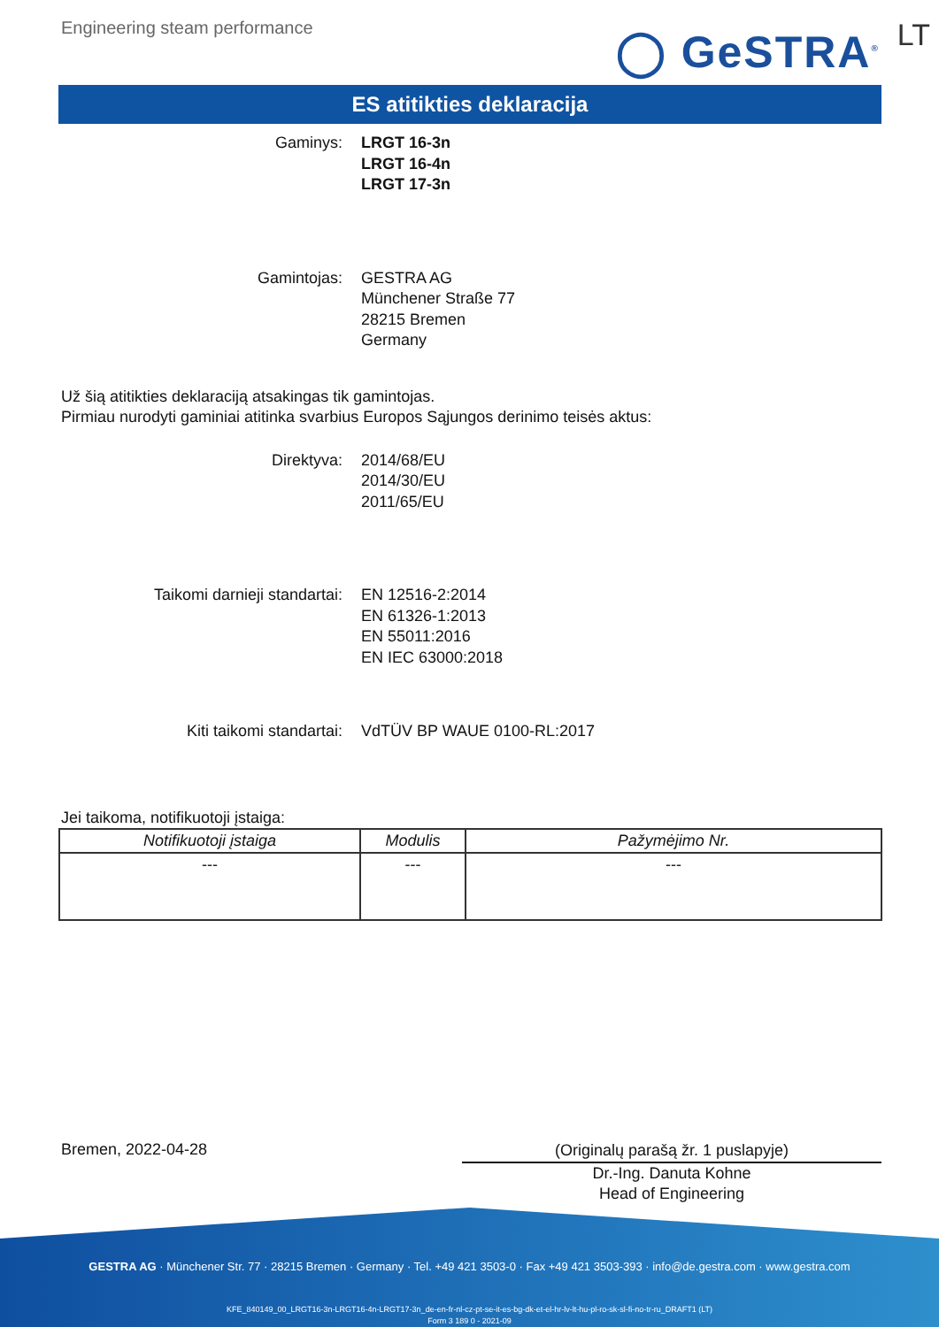Engineering steam performance
◯ GeSTRA<sup>®</sup> LT
ES atitikties deklaracija
Gaminys: LRGT 16-3n
LRGT 16-4n
LRGT 17-3n
Gamintojas: GESTRA AG
Münchener Straße 77
28215 Bremen
Germany
Už šią atitikties deklaraciją atsakingas tik gamintojas.
Pirmiau nurodyti gaminiai atitinka svarbius Europos Sąjungos derinimo teisės aktus:
Direktyva: 2014/68/EU
2014/30/EU
2011/65/EU
Taikomi darnieji standartai: EN 12516-2:2014
EN 61326-1:2013
EN 55011:2016
EN IEC 63000:2018
Kiti taikomi standartai: VdTÜV BP WAUE 0100-RL:2017
Jei taikoma, notifikuotoji įstaiga:
| Notifikuotoji įstaiga | Modulis | Pažymėjimo Nr. |
| --- | --- | --- |
| --- | --- | --- |
Bremen, 2022-04-28
(Originalų parašą žr. 1 puslapyje)
Dr.-Ing. Danuta Kohne
Head of Engineering
GESTRA AG · Münchener Str. 77 · 28215 Bremen · Germany · Tel. +49 421 3503-0 · Fax +49 421 3503-393 · info@de.gestra.com · www.gestra.com
KFE_840149_00_LRGT16-3n-LRGT16-4n-LRGT17-3n_de-en-fr-nl-cz-pt-se-it-es-bg-dk-et-el-hr-lv-lt-hu-pl-ro-sk-sl-fi-no-tr-ru_DRAFT1 (LT)
Form 3 189 0 - 2021-09